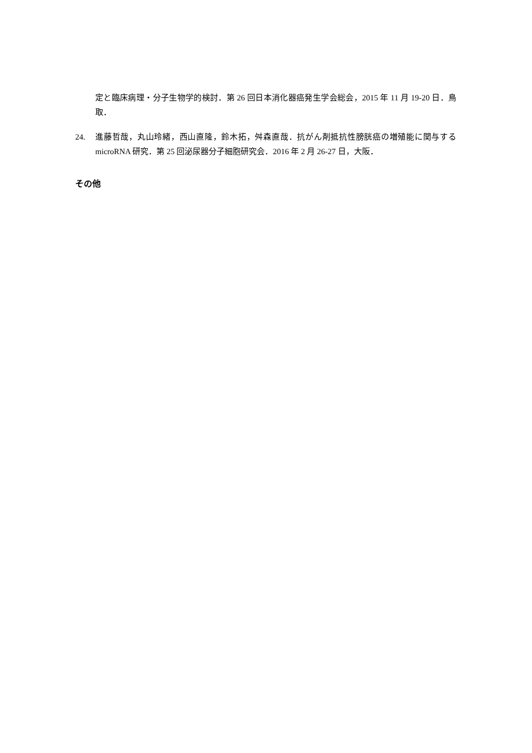定と臨床病理・分子生物学的検討．第 26 回日本消化器癌発生学会総会，2015 年 11 月 19-20 日．鳥取．
24. 進藤哲哉，丸山玲緒，西山直隆，鈴木拓，舛森直哉．抗がん剤抵抗性膀胱癌の増殖能に関与する microRNA 研究．第 25 回泌尿器分子細胞研究会．2016 年 2 月 26-27 日，大阪．
その他